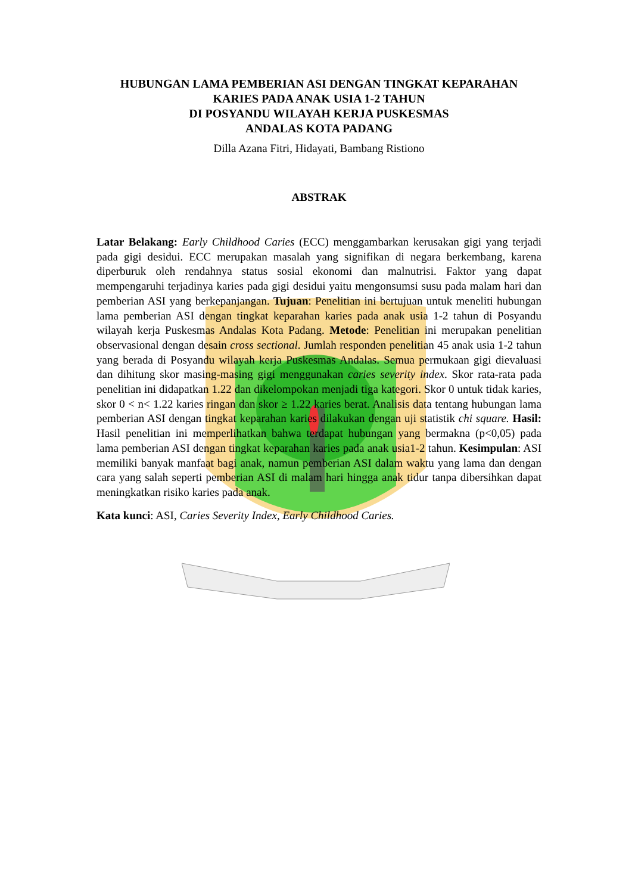HUBUNGAN LAMA PEMBERIAN ASI DENGAN TINGKAT KEPARAHAN
KARIES PADA ANAK USIA 1-2 TAHUN
DI POSYANDU WILAYAH KERJA PUSKESMAS
ANDALAS KOTA PADANG
Dilla Azana Fitri, Hidayati, Bambang Ristiono
ABSTRAK
Latar Belakang: Early Childhood Caries (ECC) menggambarkan kerusakan gigi yang terjadi pada gigi desidui. ECC merupakan masalah yang signifikan di negara berkembang, karena diperburuk oleh rendahnya status sosial ekonomi dan malnutrisi. Faktor yang dapat mempengaruhi terjadinya karies pada gigi desidui yaitu mengonsumsi susu pada malam hari dan pemberian ASI yang berkepanjangan. Tujuan: Penelitian ini bertujuan untuk meneliti hubungan lama pemberian ASI dengan tingkat keparahan karies pada anak usia 1-2 tahun di Posyandu wilayah kerja Puskesmas Andalas Kota Padang. Metode: Penelitian ini merupakan penelitian observasional dengan desain cross sectional. Jumlah responden penelitian 45 anak usia 1-2 tahun yang berada di Posyandu wilayah kerja Puskesmas Andalas. Semua permukaan gigi dievaluasi dan dihitung skor masing-masing gigi menggunakan caries severity index. Skor rata-rata pada penelitian ini didapatkan 1.22 dan dikelompokan menjadi tiga kategori. Skor 0 untuk tidak karies, skor 0 < n< 1.22 karies ringan dan skor ≥ 1.22 karies berat. Analisis data tentang hubungan lama pemberian ASI dengan tingkat keparahan karies dilakukan dengan uji statistik chi square. Hasil: Hasil penelitian ini memperlihatkan bahwa terdapat hubungan yang bermakna (p<0,05) pada lama pemberian ASI dengan tingkat keparahan karies pada anak usia1-2 tahun. Kesimpulan: ASI memiliki banyak manfaat bagi anak, namun pemberian ASI dalam waktu yang lama dan dengan cara yang salah seperti pemberian ASI di malam hari hingga anak tidur tanpa dibersihkan dapat meningkatkan risiko karies pada anak.
Kata kunci: ASI, Caries Severity Index, Early Childhood Caries.